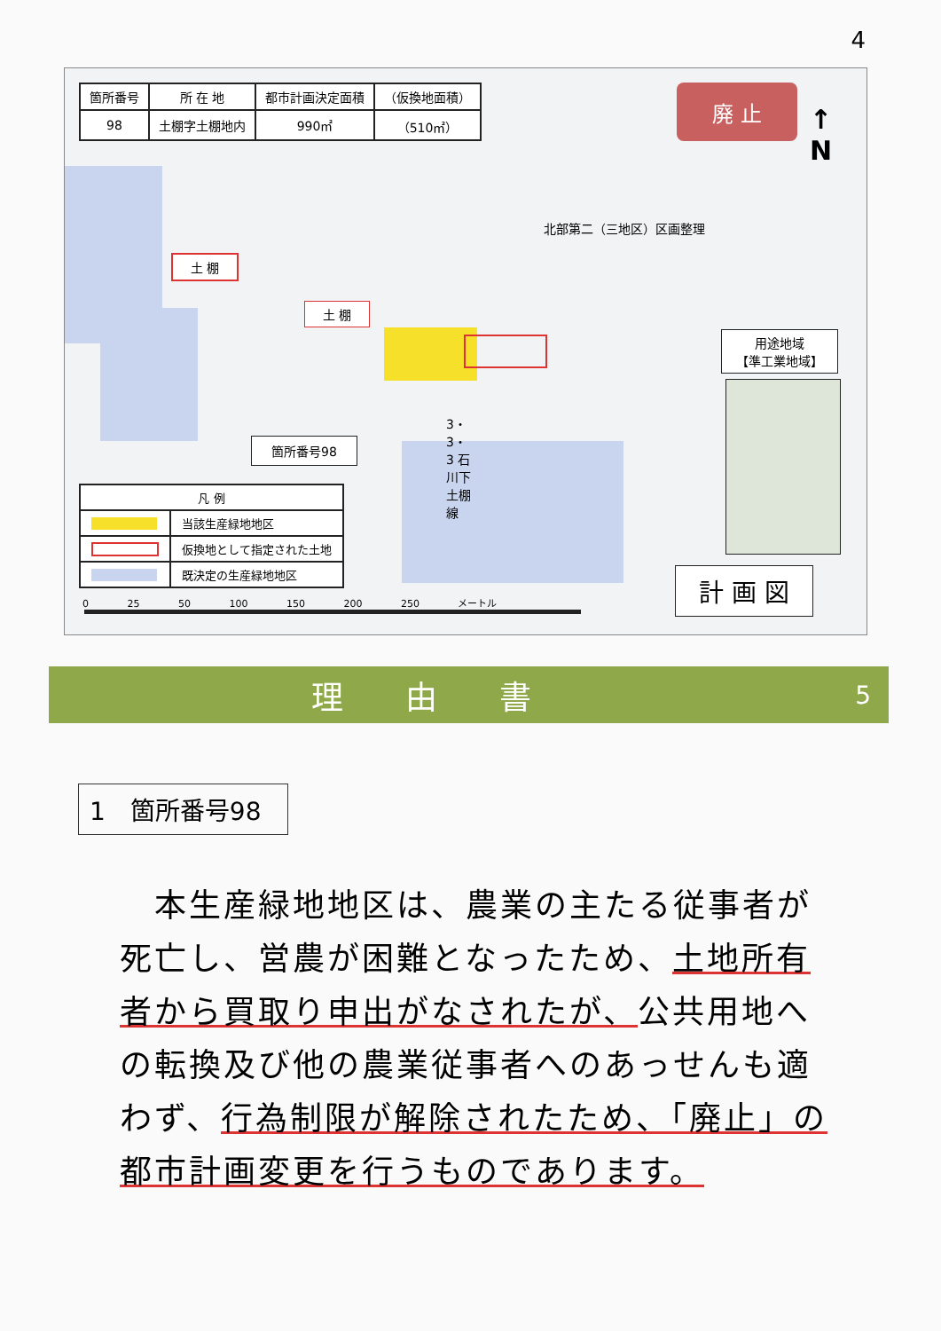4
| 箇所番号 | 所 在 地 | 都市計画決定面積 | （仮換地面積） |
| 98 | 土棚字土棚地内 | 990㎡ | （510㎡） |
廃 止
↑
N
北部第二（三地区）区画整理
土 棚
土 棚
箇所番号98
3・3・3 石川下土棚線
用途地域
【準工業地域】
| 凡 例 | |
| | 当該生産緑地地区 |
| | 仮換地として指定された土地 |
| | 既決定の生産緑地地区 |
0 25 50 100 150 200 250 メートル
計 画 図
理由書 5
1　箇所番号98
　本生産緑地地区は、農業の主たる従事者が死亡し、営農が困難となったため、土地所有者から買取り申出がなされたが、公共用地への転換及び他の農業従事者へのあっせんも適わず、行為制限が解除されたため、「廃止」の都市計画変更を行うものであります。